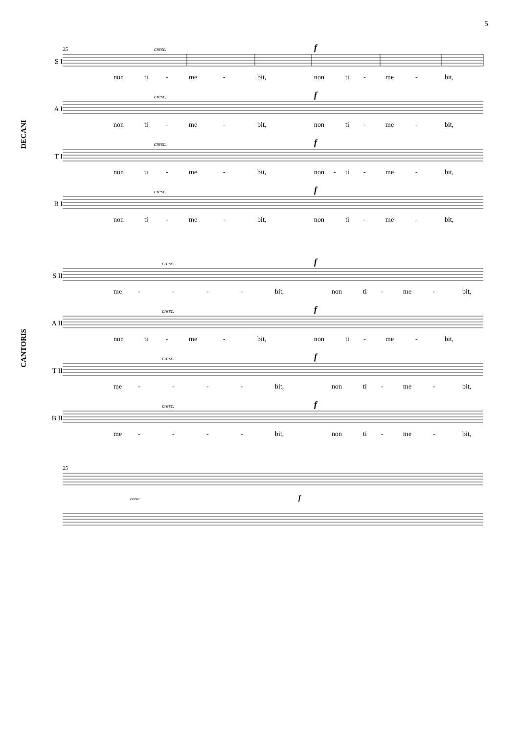5
DECANI
S I
25 cresc. f
non ti - me - bit, non ti - me - bit,
A I
cresc. f
non ti - me - bit, non ti - me - bit,
T I
cresc. f
non ti - me - bit, non - ti - me - bit,
B I
cresc. f
non ti - me - bit, non ti - me - bit,
CANTORIS
S II
cresc. f
me - - - - bit, non ti - me - bit,
A II
cresc. f
non ti - me - bit, non ti - me - bit,
T II
cresc. f
me - - - - bit, non ti - me - bit,
B II
cresc. f
me - - - - bit, non ti - me - bit,
25
cresc. f